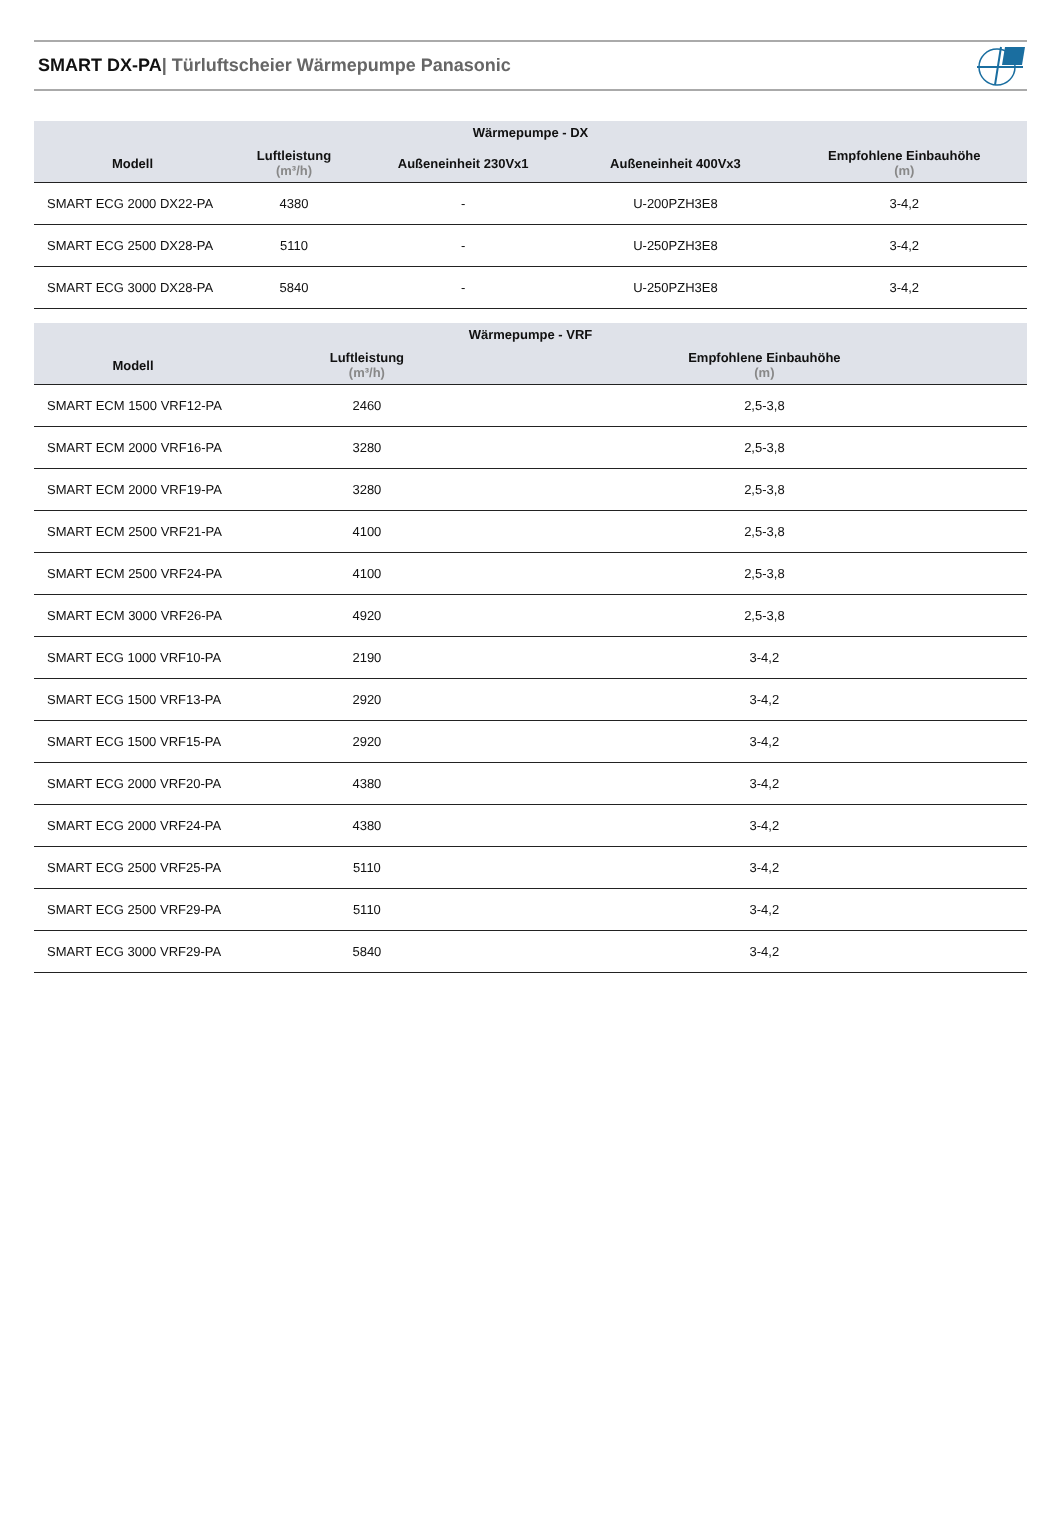SMART DX-PA| Türluftscheier Wärmepumpe Panasonic
| Wärmepumpe - DX | | | | |
| --- | --- | --- | --- | --- |
| Modell | Luftleistung (m³/h) | Außeneinheit 230Vx1 | Außeneinheit 400Vx3 | Empfohlene Einbauhöhe (m) |
| SMART ECG 2000 DX22-PA | 4380 | - | U-200PZH3E8 | 3-4,2 |
| SMART ECG 2500 DX28-PA | 5110 | - | U-250PZH3E8 | 3-4,2 |
| SMART ECG 3000 DX28-PA | 5840 | - | U-250PZH3E8 | 3-4,2 |
| Wärmepumpe - VRF | | |
| --- | --- | --- |
| Modell | Luftleistung (m³/h) | Empfohlene Einbauhöhe (m) |
| SMART ECM 1500 VRF12-PA | 2460 | 2,5-3,8 |
| SMART ECM 2000 VRF16-PA | 3280 | 2,5-3,8 |
| SMART ECM 2000 VRF19-PA | 3280 | 2,5-3,8 |
| SMART ECM 2500 VRF21-PA | 4100 | 2,5-3,8 |
| SMART ECM 2500 VRF24-PA | 4100 | 2,5-3,8 |
| SMART ECM 3000 VRF26-PA | 4920 | 2,5-3,8 |
| SMART ECG 1000 VRF10-PA | 2190 | 3-4,2 |
| SMART ECG 1500 VRF13-PA | 2920 | 3-4,2 |
| SMART ECG 1500 VRF15-PA | 2920 | 3-4,2 |
| SMART ECG 2000 VRF20-PA | 4380 | 3-4,2 |
| SMART ECG 2000 VRF24-PA | 4380 | 3-4,2 |
| SMART ECG 2500 VRF25-PA | 5110 | 3-4,2 |
| SMART ECG 2500 VRF29-PA | 5110 | 3-4,2 |
| SMART ECG 3000 VRF29-PA | 5840 | 3-4,2 |